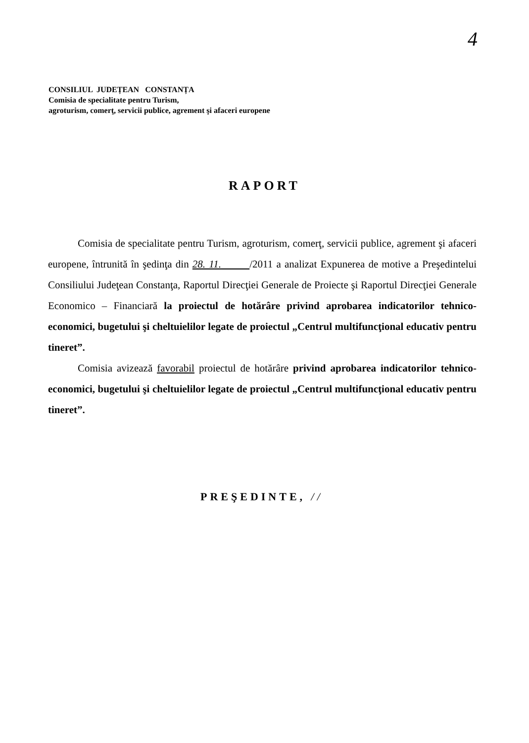4
CONSILIUL JUDEȚEAN CONSTANȚA
Comisia de specialitate pentru Turism,
agroturism, comerţ, servicii publice, agrement şi afaceri europene
RAPORT
Comisia de specialitate pentru Turism, agroturism, comerţ, servicii publice, agrement şi afaceri europene, întrunită în şedinţa din 28. 11. /2011 a analizat Expunerea de motive a Preşedintelui Consiliului Judeţean Constanţa, Raportul Direcţiei Generale de Proiecte şi Raportul Direcţiei Generale Economico – Financiară la proiectul de hotărâre privind aprobarea indicatorilor tehnico-economici, bugetului şi cheltuielilor legate de proiectul „Centrul multifuncţional educativ pentru tineret”.
Comisia avizează favorabil proiectul de hotărâre privind aprobarea indicatorilor tehnico-economici, bugetului şi cheltuielilor legate de proiectul „Centrul multifuncţional educativ pentru tineret”.
PREŞEDINTE, //